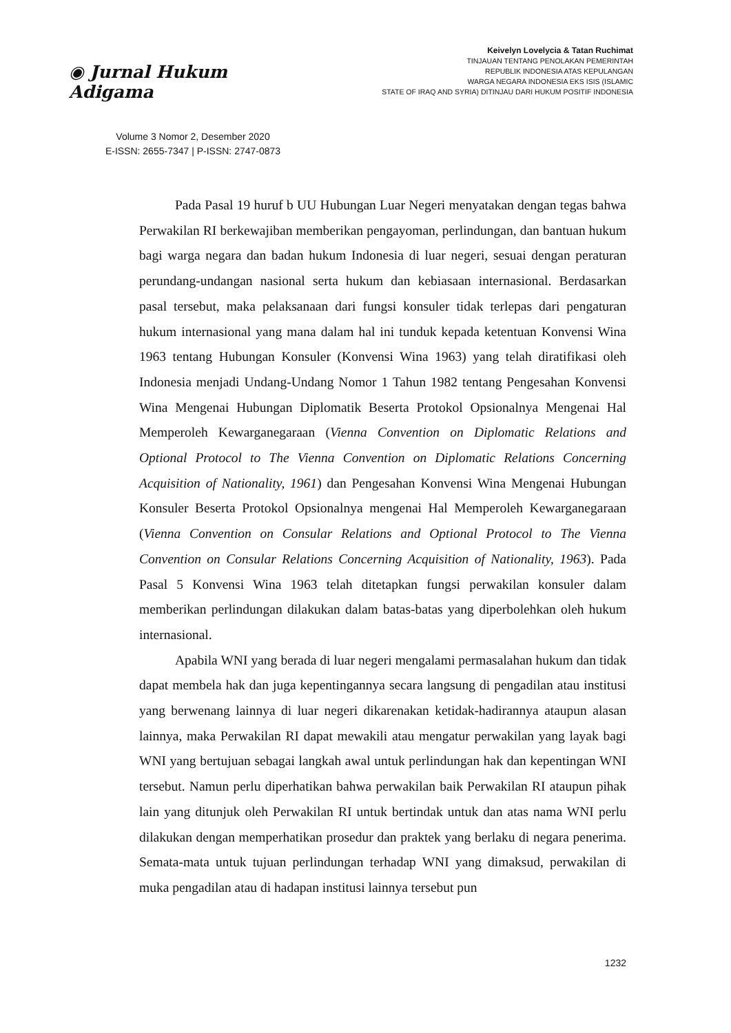◉ Jurnal Hukum Adigama
Volume 3 Nomor 2, Desember 2020
E-ISSN: 2655-7347 | P-ISSN: 2747-0873
Keivelyn Lovelycia & Tatan Ruchimat
TINJAUAN TENTANG PENOLAKAN PEMERINTAH
REPUBLIK INDONESIA ATAS KEPULANGAN
WARGA NEGARA INDONESIA EKS ISIS (ISLAMIC
STATE OF IRAQ AND SYRIA) DITINJAU DARI HUKUM POSITIF INDONESIA
Pada Pasal 19 huruf b UU Hubungan Luar Negeri menyatakan dengan tegas bahwa Perwakilan RI berkewajiban memberikan pengayoman, perlindungan, dan bantuan hukum bagi warga negara dan badan hukum Indonesia di luar negeri, sesuai dengan peraturan perundang-undangan nasional serta hukum dan kebiasaan internasional. Berdasarkan pasal tersebut, maka pelaksanaan dari fungsi konsuler tidak terlepas dari pengaturan hukum internasional yang mana dalam hal ini tunduk kepada ketentuan Konvensi Wina 1963 tentang Hubungan Konsuler (Konvensi Wina 1963) yang telah diratifikasi oleh Indonesia menjadi Undang-Undang Nomor 1 Tahun 1982 tentang Pengesahan Konvensi Wina Mengenai Hubungan Diplomatik Beserta Protokol Opsionalnya Mengenai Hal Memperoleh Kewarganegaraan (Vienna Convention on Diplomatic Relations and Optional Protocol to The Vienna Convention on Diplomatic Relations Concerning Acquisition of Nationality, 1961) dan Pengesahan Konvensi Wina Mengenai Hubungan Konsuler Beserta Protokol Opsionalnya mengenai Hal Memperoleh Kewarganegaraan (Vienna Convention on Consular Relations and Optional Protocol to The Vienna Convention on Consular Relations Concerning Acquisition of Nationality, 1963). Pada Pasal 5 Konvensi Wina 1963 telah ditetapkan fungsi perwakilan konsuler dalam memberikan perlindungan dilakukan dalam batas-batas yang diperbolehkan oleh hukum internasional.
Apabila WNI yang berada di luar negeri mengalami permasalahan hukum dan tidak dapat membela hak dan juga kepentingannya secara langsung di pengadilan atau institusi yang berwenang lainnya di luar negeri dikarenakan ketidak-hadirannya ataupun alasan lainnya, maka Perwakilan RI dapat mewakili atau mengatur perwakilan yang layak bagi WNI yang bertujuan sebagai langkah awal untuk perlindungan hak dan kepentingan WNI tersebut. Namun perlu diperhatikan bahwa perwakilan baik Perwakilan RI ataupun pihak lain yang ditunjuk oleh Perwakilan RI untuk bertindak untuk dan atas nama WNI perlu dilakukan dengan memperhatikan prosedur dan praktek yang berlaku di negara penerima. Semata-mata untuk tujuan perlindungan terhadap WNI yang dimaksud, perwakilan di muka pengadilan atau di hadapan institusi lainnya tersebut pun
1232